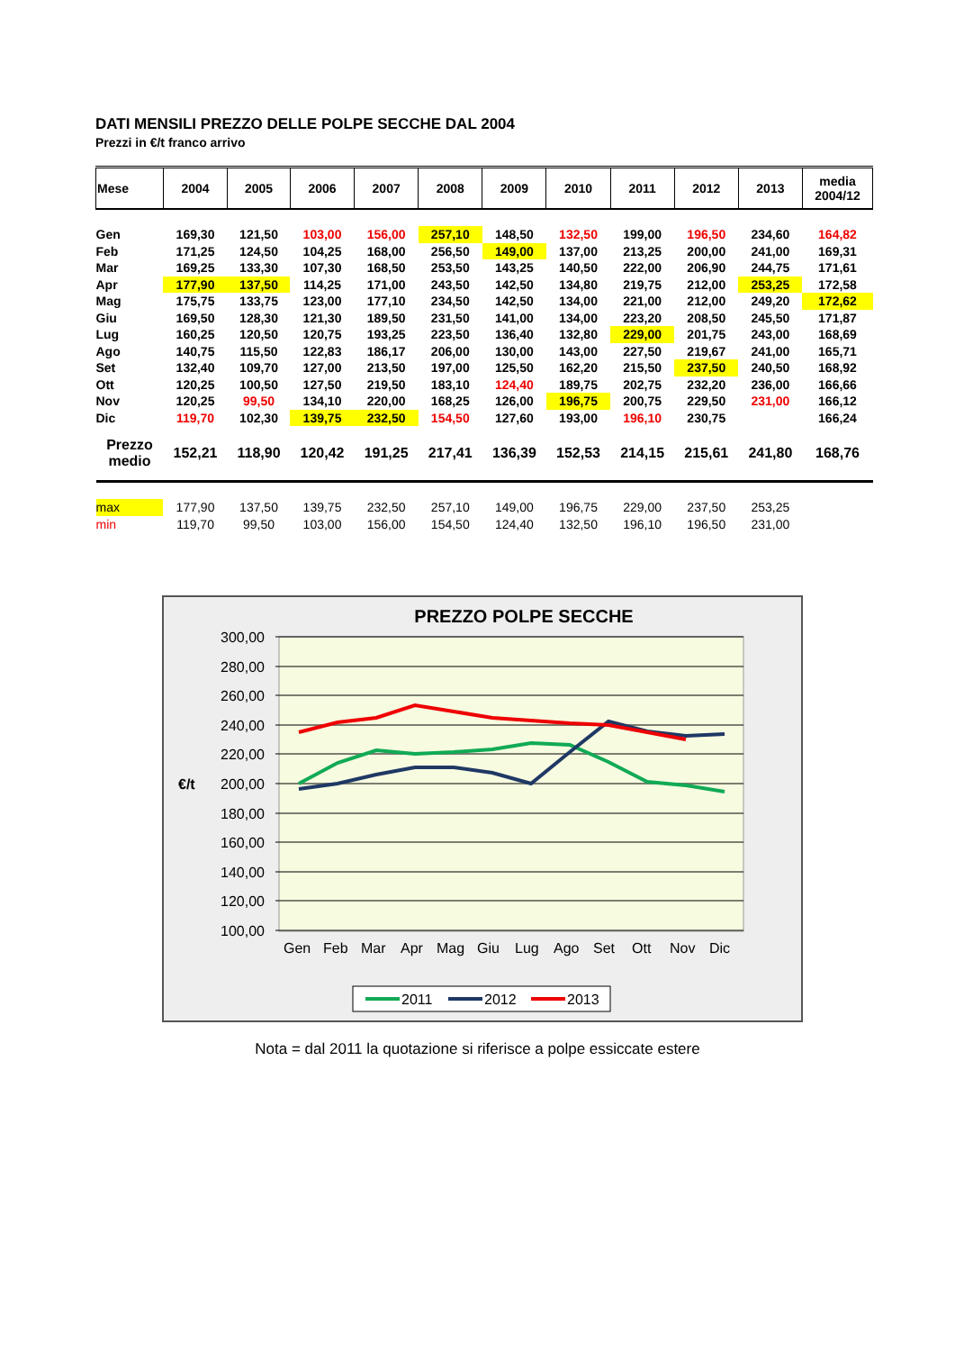DATI MENSILI PREZZO DELLE POLPE SECCHE DAL 2004
Prezzi in €/t franco arrivo
| Mese | 2004 | 2005 | 2006 | 2007 | 2008 | 2009 | 2010 | 2011 | 2012 | 2013 | media 2004/12 |
| --- | --- | --- | --- | --- | --- | --- | --- | --- | --- | --- | --- |
| Gen | 169,30 | 121,50 | 103,00 | 156,00 | 257,10 | 148,50 | 132,50 | 199,00 | 196,50 | 234,60 | 164,82 |
| Feb | 171,25 | 124,50 | 104,25 | 168,00 | 256,50 | 149,00 | 137,00 | 213,25 | 200,00 | 241,00 | 169,31 |
| Mar | 169,25 | 133,30 | 107,30 | 168,50 | 253,50 | 143,25 | 140,50 | 222,00 | 206,90 | 244,75 | 171,61 |
| Apr | 177,90 | 137,50 | 114,25 | 171,00 | 243,50 | 142,50 | 134,80 | 219,75 | 212,00 | 253,25 | 172,58 |
| Mag | 175,75 | 133,75 | 123,00 | 177,10 | 234,50 | 142,50 | 134,00 | 221,00 | 212,00 | 249,20 | 172,62 |
| Giu | 169,50 | 128,30 | 121,30 | 189,50 | 231,50 | 141,00 | 134,00 | 223,20 | 208,50 | 245,50 | 171,87 |
| Lug | 160,25 | 120,50 | 120,75 | 193,25 | 223,50 | 136,40 | 132,80 | 229,00 | 201,75 | 243,00 | 168,69 |
| Ago | 140,75 | 115,50 | 122,83 | 186,17 | 206,00 | 130,00 | 143,00 | 227,50 | 219,67 | 241,00 | 165,71 |
| Set | 132,40 | 109,70 | 127,00 | 213,50 | 197,00 | 125,50 | 162,20 | 215,50 | 237,50 | 240,50 | 168,92 |
| Ott | 120,25 | 100,50 | 127,50 | 219,50 | 183,10 | 124,40 | 189,75 | 202,75 | 232,20 | 236,00 | 166,66 |
| Nov | 120,25 | 99,50 | 134,10 | 220,00 | 168,25 | 126,00 | 196,75 | 200,75 | 229,50 | 231,00 | 166,12 |
| Dic | 119,70 | 102,30 | 139,75 | 232,50 | 154,50 | 127,60 | 193,00 | 196,10 | 230,75 | | 166,24 |
| Prezzo medio | 152,21 | 118,90 | 120,42 | 191,25 | 217,41 | 136,39 | 152,53 | 214,15 | 215,61 | 241,80 | 168,76 |
| max | 177,90 | 137,50 | 139,75 | 232,50 | 257,10 | 149,00 | 196,75 | 229,00 | 237,50 | 253,25 | |
| min | 119,70 | 99,50 | 103,00 | 156,00 | 154,50 | 124,40 | 132,50 | 196,10 | 196,50 | 231,00 | |
PREZZO POLPE SECCHE
300,00
280,00
260,00
240,00
220,00
200,00
180,00
160,00
140,00
120,00
100,00
€/t
Gen
Feb
Mar
Apr
Mag
Giu
Lug
Ago
Set
Ott
Nov
Dic
2011
2012
2013
Nota = dal 2011 la quotazione si riferisce a polpe essiccate estere